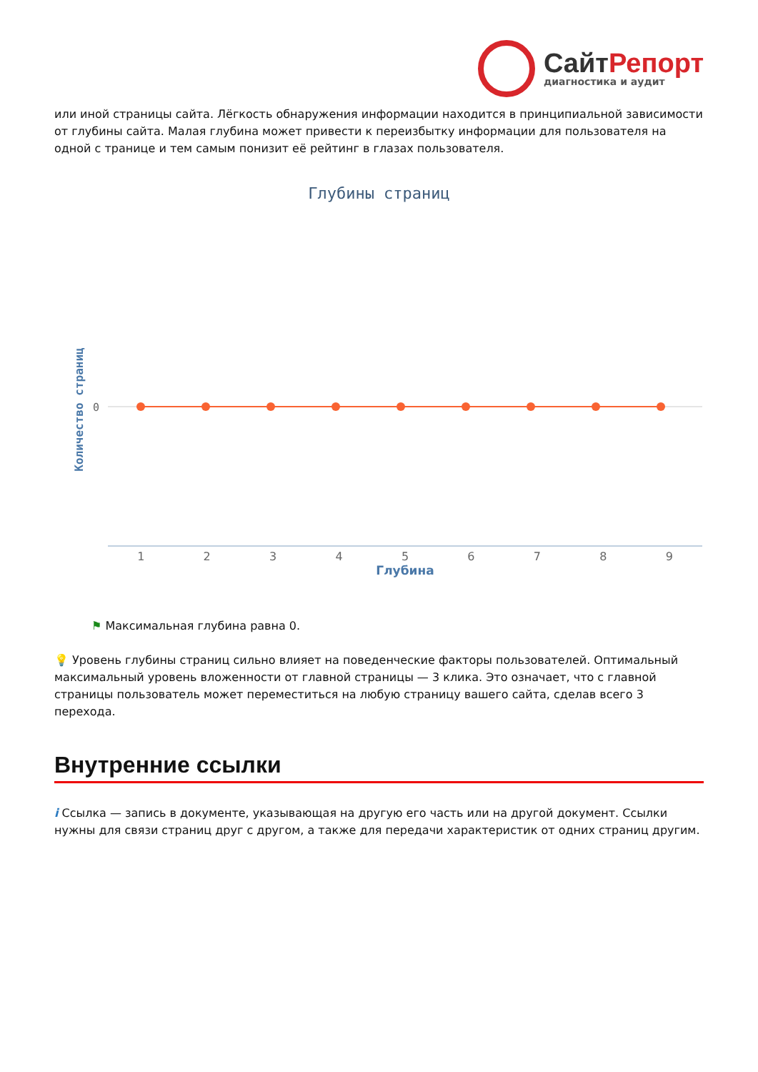СайтРепорт
диагностика и аудит
или иной страницы сайта. Лёгкость обнаружения информации находится в принципиальной зависимости от глубины сайта. Малая глубина может привести к переизбытку информации для пользователя на одной с транице и тем самым понизит её рейтинг в глазах пользователя.
Глубины страниц
Количество страниц
0
1 2 3 4 5 6 7 8 9
Глубина
⚑ Максимальная глубина равна 0.
💡 Уровень глубины страниц сильно влияет на поведенческие факторы пользователей. Оптимальный максимальный уровень вложенности от главной страницы — 3 клика. Это означает, что с главной страницы пользователь может переместиться на любую страницу вашего сайта, сделав всего 3 перехода.
Внутренние ссылки
i Ссылка — запись в документе, указывающая на другую его часть или на другой документ. Ссылки нужны для связи страниц друг с другом, а также для передачи характеристик от одних страниц другим.